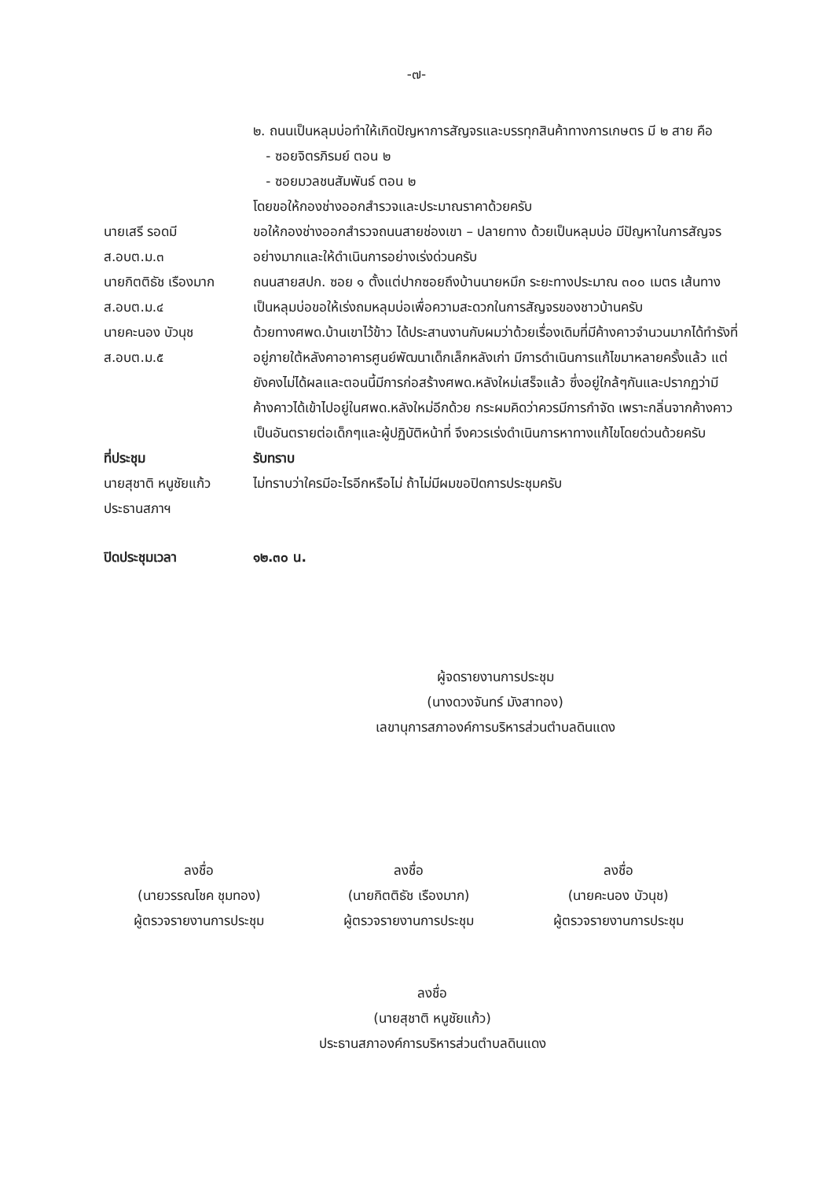-๗-
๒. ถนนเป็นหลุมบ่อทำให้เกิดปัญหาการสัญจรและบรรทุกสินค้าทางการเกษตร มี ๒ สาย คือ
- ซอยจิตรภิรมย์ ตอน ๒
- ซอยมวลชนสัมพันธ์ ตอน ๒
โดยขอให้กองช่างออกสำรวจและประมาณราคาด้วยครับ
นายเสรี รอดมี
ส.อบต.ม.๓
ขอให้กองช่างออกสำรวจถนนสายช่องเขา – ปลายทาง ด้วยเป็นหลุมบ่อ มีปัญหาในการสัญจรอย่างมากและให้ดำเนินการอย่างเร่งด่วนครับ
นายกิตติธัช เรืองมาก
ส.อบต.ม.๔
ถนนสายสปก. ซอย ๑ ตั้งแต่ปากซอยถึงบ้านนายหมึก ระยะทางประมาณ ๓๐๐ เมตร เส้นทางเป็นหลุมบ่อขอให้เร่งถมหลุมบ่อเพื่อความสะดวกในการสัญจรของชาวบ้านครับ
นายคะนอง บัวนุช
ส.อบต.ม.๕
ด้วยทางศพด.บ้านเขาไว้ข้าว ได้ประสานงานกับผมว่าด้วยเรื่องเดิมที่มีค้างคาวจำนวนมากได้ทำรังที่อยู่ภายใต้หลังคาอาคารศูนย์พัฒนาเด็กเล็กหลังเก่า มีการดำเนินการแก้ไขมาหลายครั้งแล้ว แต่ยังคงไม่ได้ผลและตอนนี้มีการก่อสร้างศพด.หลังใหม่เสร็จแล้ว ซึ่งอยู่ใกล้ๆกันและปรากฏว่ามีค้างคาวได้เข้าไปอยู่ในศพด.หลังใหม่อีกด้วย กระผมคิดว่าควรมีการกำจัด เพราะกลิ่นจากค้างคาวเป็นอันตรายต่อเด็กๆและผู้ปฏิบัติหน้าที่ จึงควรเร่งดำเนินการหาทางแก้ไขโดยด่วนด้วยครับ
ที่ประชุม รับทราบ
นายสุชาติ หนูชัยแก้ว
ประธานสภาฯ
ไม่ทราบว่าใครมีอะไรอีกหรือไม่ ถ้าไม่มีผมขอปิดการประชุมครับ
ปิดประชุมเวลา ๑๒.๓๐ น.
ผู้จดรายงานการประชุม
(นางดวงจันทร์ มังสาทอง)
เลขานุการสภาองค์การบริหารส่วนตำบลดินแดง
ลงชื่อ
(นายวรรณโชค ชุมทอง)
ผู้ตรวจรายงานการประชุม
ลงชื่อ
(นายกิตติธัช เรืองมาก)
ผู้ตรวจรายงานการประชุม
ลงชื่อ
(นายคะนอง บัวนุช)
ผู้ตรวจรายงานการประชุม
ลงชื่อ
(นายสุชาติ หนูชัยแก้ว)
ประธานสภาองค์การบริหารส่วนตำบลดินแดง